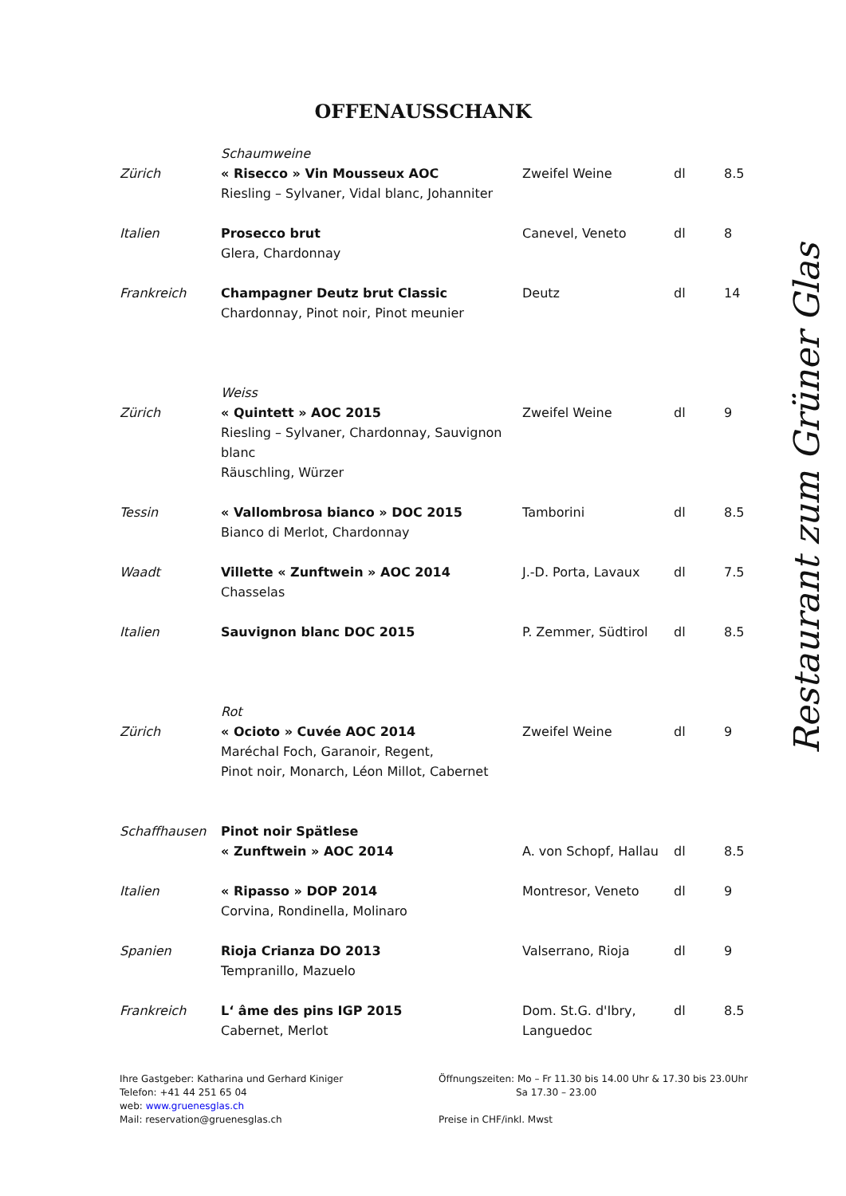OFFENAUSSCHANK
| | Schaumweine | | | |
| Zürich | « Risecco » Vin Mousseux AOC Riesling – Sylvaner, Vidal blanc, Johanniter | Zweifel Weine | dl | 8.5 |
| Italien | Prosecco brut Glera, Chardonnay | Canevel, Veneto | dl | 8 |
| Frankreich | Champagner Deutz brut Classic Chardonnay, Pinot noir, Pinot meunier | Deutz | dl | 14 |
| | Weiss | | | |
| Zürich | « Quintett » AOC 2015 Riesling – Sylvaner, Chardonnay, Sauvignon blanc Räuschling, Würzer | Zweifel Weine | dl | 9 |
| Tessin | « Vallombrosa bianco » DOC 2015 Bianco di Merlot, Chardonnay | Tamborini | dl | 8.5 |
| Waadt | Villette « Zunftwein » AOC 2014 Chasselas | J.-D. Porta, Lavaux | dl | 7.5 |
| Italien | Sauvignon blanc DOC 2015 | P. Zemmer, Südtirol | dl | 8.5 |
| | Rot | | | |
| Zürich | « Ocioto » Cuvée AOC 2014 Maréchal Foch, Garanoir, Regent, Pinot noir, Monarch, Léon Millot, Cabernet | Zweifel Weine | dl | 9 |
| Schaffhausen | Pinot noir Spätlese « Zunftwein » AOC 2014 | A. von Schopf, Hallau | dl | 8.5 |
| Italien | « Ripasso » DOP 2014 Corvina, Rondinella, Molinaro | Montresor, Veneto | dl | 9 |
| Spanien | Rioja Crianza DO 2013 Tempranillo, Mazuelo | Valserrano, Rioja | dl | 9 |
| Frankreich | L‘ âme des pins IGP 2015 Cabernet, Merlot | Dom. St.G. d'Ibry, Languedoc | dl | 8.5 |
Restaurant zum Grüner Glas
Ihre Gastgeber: Katharina und Gerhard Kiniger
Telefon: +41 44 251 65 04
web: www.gruenesglas.ch
Mail: reservation@gruenesglas.ch
Öffnungszeiten: Mo – Fr 11.30 bis 14.00 Uhr & 17.30 bis 23.0Uhr
Sa 17.30 – 23.00
Preise in CHF/inkl. Mwst